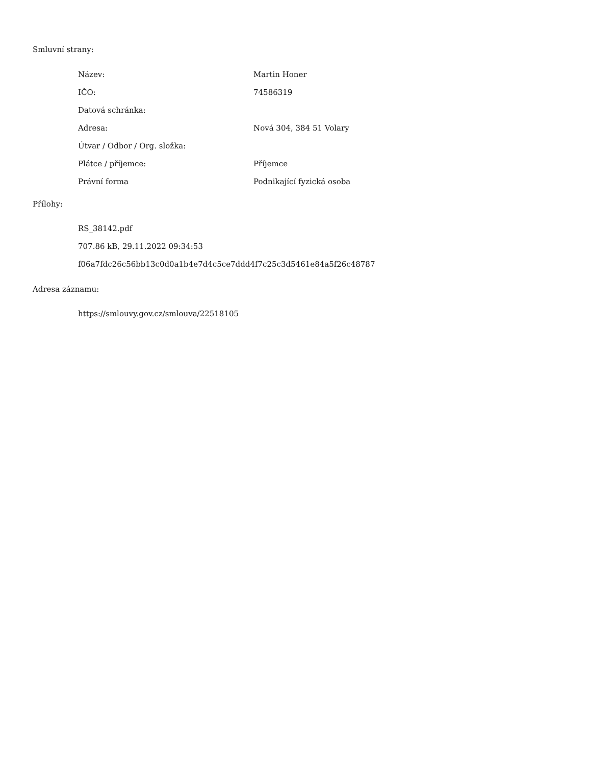Smluvní strany:
| Název: | Martin Honer |
| IČO: | 74586319 |
| Datová schránka: | |
| Adresa: | Nová 304, 384 51 Volary |
| Útvar / Odbor / Org. složka: | |
| Plátce / příjemce: | Příjemce |
| Právní forma | Podnikající fyzická osoba |
Přílohy:
RS_38142.pdf
707.86 kB, 29.11.2022 09:34:53
f06a7fdc26c56bb13c0d0a1b4e7d4c5ce7ddd4f7c25c3d5461e84a5f26c48787
Adresa záznamu:
https://smlouvy.gov.cz/smlouva/22518105